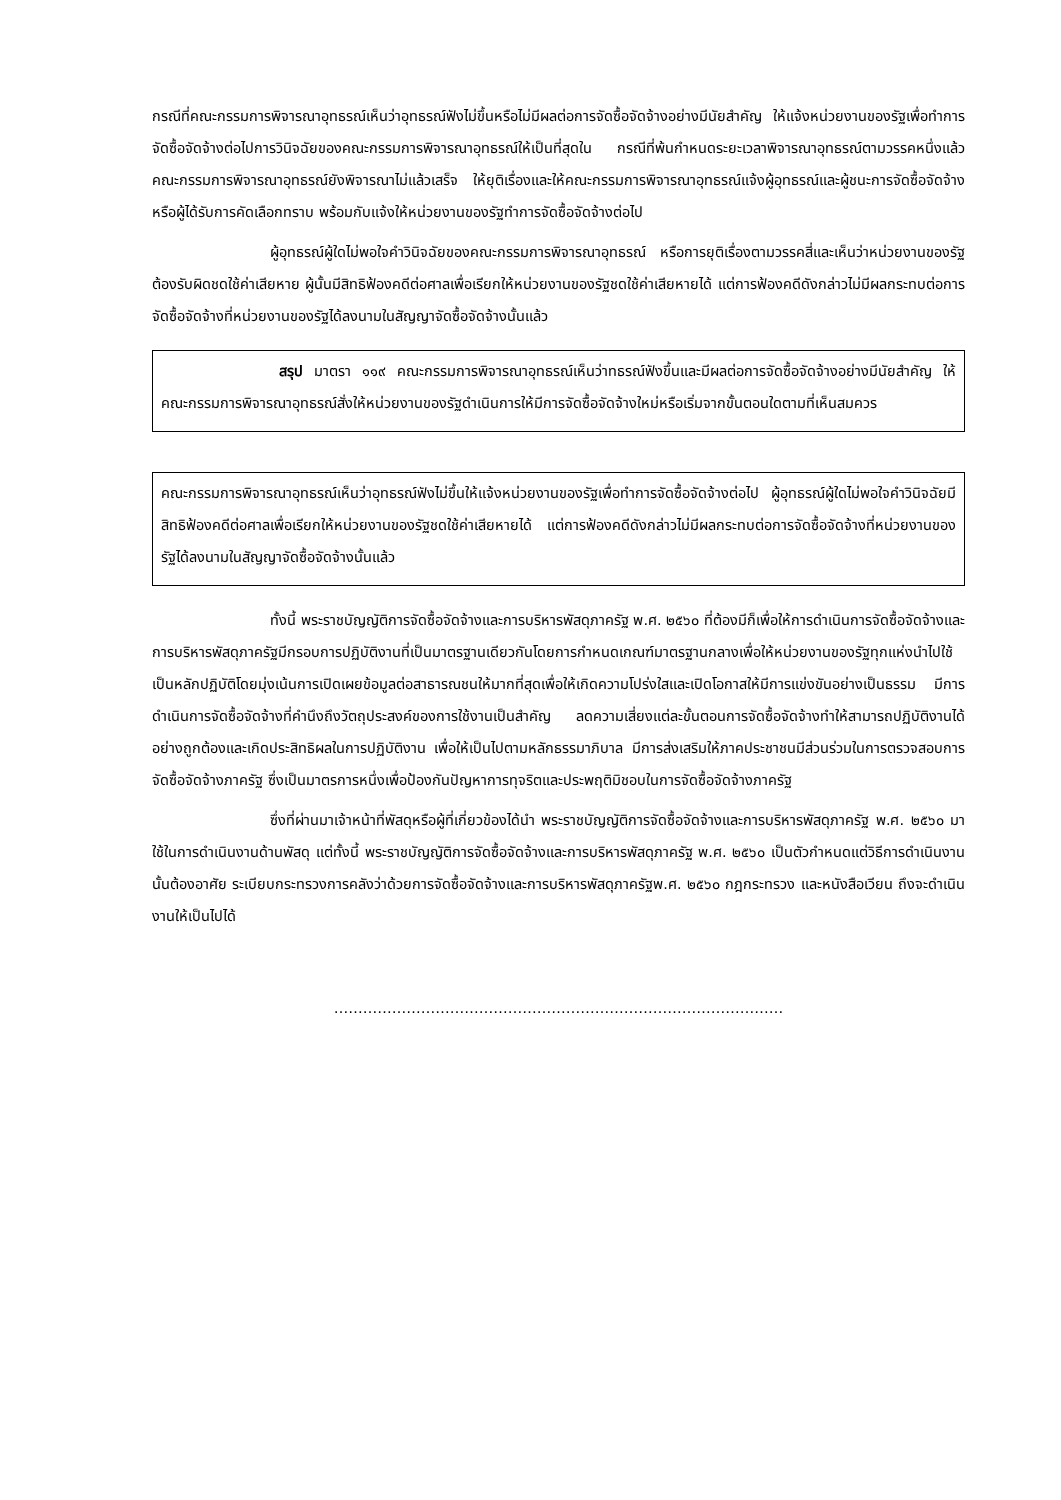กรณีที่คณะกรรมการพิจารณาอุทธรณ์เห็นว่าอุทธรณ์ฟังไม่ขึ้นหรือไม่มีผลต่อการจัดซื้อจัดจ้างอย่างมีนัยสำคัญ ให้แจ้งหน่วยงานของรัฐเพื่อทำการจัดซื้อจัดจ้างต่อไปการวินิจฉัยของคณะกรรมการพิจารณาอุทธรณ์ให้เป็นที่สุดใน กรณีที่พ้นกำหนดระยะเวลาพิจารณาอุทธรณ์ตามวรรคหนึ่งแล้ว คณะกรรมการพิจารณาอุทธรณ์ยังพิจารณาไม่แล้วเสร็จ ให้ยุติเรื่องและให้คณะกรรมการพิจารณาอุทธรณ์แจ้งผู้อุทธรณ์และผู้ชนะการจัดซื้อจัดจ้างหรือผู้ได้รับการคัดเลือกทราบ พร้อมกับแจ้งให้หน่วยงานของรัฐทำการจัดซื้อจัดจ้างต่อไป
ผู้อุทธรณ์ผู้ใดไม่พอใจคำวินิจฉัยของคณะกรรมการพิจารณาอุทธรณ์ หรือการยุติเรื่องตามวรรคสี่และเห็นว่าหน่วยงานของรัฐต้องรับผิดชดใช้ค่าเสียหาย ผู้นั้นมีสิทธิฟ้องคดีต่อศาลเพื่อเรียกให้หน่วยงานของรัฐชดใช้ค่าเสียหายได้ แต่การฟ้องคดีดังกล่าวไม่มีผลกระทบต่อการจัดซื้อจัดจ้างที่หน่วยงานของรัฐได้ลงนามในสัญญาจัดซื้อจัดจ้างนั้นแล้ว
สรุป มาตรา ๑๑๙ คณะกรรมการพิจารณาอุทธรณ์เห็นว่าทธรณ์ฟังขึ้นและมีผลต่อการจัดซื้อจัดจ้างอย่างมีนัยสำคัญ ให้คณะกรรมการพิจารณาอุทธรณ์สั่งให้หน่วยงานของรัฐดำเนินการให้มีการจัดซื้อจัดจ้างใหม่หรือเริ่มจากขั้นตอนใดตามที่เห็นสมควร
คณะกรรมการพิจารณาอุทธรณ์เห็นว่าอุทธรณ์ฟังไม่ขึ้นให้แจ้งหน่วยงานของรัฐเพื่อทำการจัดซื้อจัดจ้างต่อไป ผู้อุทธรณ์ผู้ใดไม่พอใจคำวินิจฉัยมีสิทธิฟ้องคดีต่อศาลเพื่อเรียกให้หน่วยงานของรัฐชดใช้ค่าเสียหายได้ แต่การฟ้องคดีดังกล่าวไม่มีผลกระทบต่อการจัดซื้อจัดจ้างที่หน่วยงานของรัฐได้ลงนามในสัญญาจัดซื้อจัดจ้างนั้นแล้ว
ทั้งนี้ พระราชบัญญัติการจัดซื้อจัดจ้างและการบริหารพัสดุภาครัฐ พ.ศ. ๒๕๖๐ ที่ต้องมีก็เพื่อให้การดำเนินการจัดซื้อจัดจ้างและการบริหารพัสดุภาครัฐมีกรอบการปฏิบัติงานที่เป็นมาตรฐานเดียวกันโดยการกำหนดเกณฑ์มาตรฐานกลางเพื่อให้หน่วยงานของรัฐทุกแห่งนำไปใช้เป็นหลักปฏิบัติโดยมุ่งเน้นการเปิดเผยข้อมูลต่อสาธารณชนให้มากที่สุดเพื่อให้เกิดความโปร่งใสและเปิดโอกาสให้มีการแข่งขันอย่างเป็นธรรม มีการดำเนินการจัดซื้อจัดจ้างที่คำนึงถึงวัตถุประสงค์ของการใช้งานเป็นสำคัญ ลดความเสี่ยงแต่ละขั้นตอนการจัดซื้อจัดจ้างทำให้สามารถปฏิบัติงานได้อย่างถูกต้องและเกิดประสิทธิผลในการปฏิบัติงาน เพื่อให้เป็นไปตามหลักธรรมาภิบาล มีการส่งเสริมให้ภาคประชาชนมีส่วนร่วมในการตรวจสอบการจัดซื้อจัดจ้างภาครัฐ ซึ่งเป็นมาตรการหนึ่งเพื่อป้องกันปัญหาการทุจริตและประพฤติมิชอบในการจัดซื้อจัดจ้างภาครัฐ
ซึ่งที่ผ่านมาเจ้าหน้าที่พัสดุหรือผู้ที่เกี่ยวข้องได้นำ พระราชบัญญัติการจัดซื้อจัดจ้างและการบริหารพัสดุภาครัฐ พ.ศ. ๒๕๖๐ มาใช้ในการดำเนินงานด้านพัสดุ แต่ทั้งนี้ พระราชบัญญัติการจัดซื้อจัดจ้างและการบริหารพัสดุภาครัฐ พ.ศ. ๒๕๖๐ เป็นตัวกำหนดแต่วิธีการดำเนินงานนั้นต้องอาศัย ระเบียบกระทรวงการคลังว่าด้วยการจัดซื้อจัดจ้างและการบริหารพัสดุภาครัฐพ.ศ. ๒๕๖๐ กฎกระทรวง และหนังสือเวียน ถึงจะดำเนินงานให้เป็นไปได้
…………………………………………………………………………………